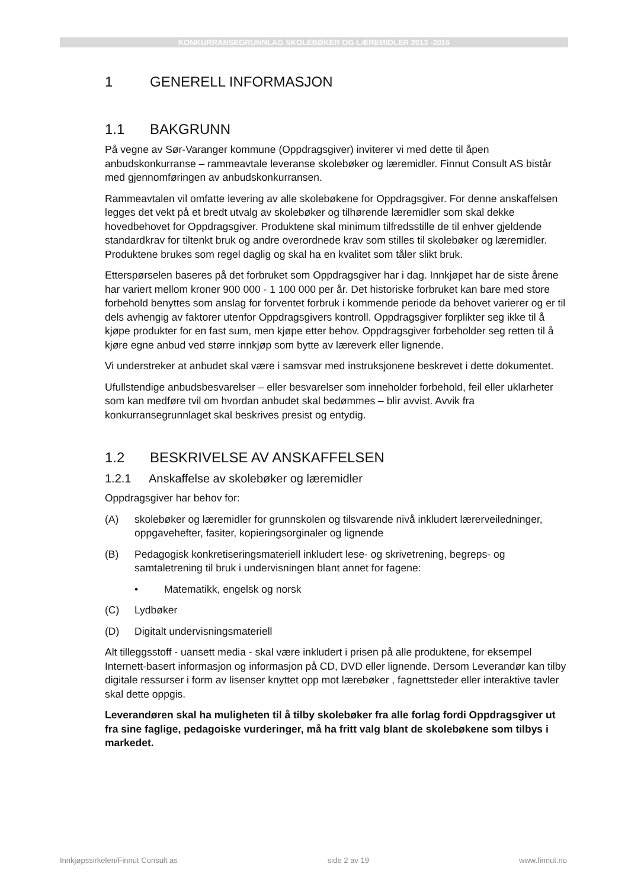KONKURRANSEGRUNNLAG SKOLEBØKER OG LÆREMIDLER 2013 -2016
1 GENERELL INFORMASJON
1.1 BAKGRUNN
På vegne av Sør-Varanger kommune (Oppdragsgiver) inviterer vi med dette til åpen anbudskonkurranse – rammeavtale leveranse skolebøker og læremidler. Finnut Consult AS bistår med gjennomføringen av anbudskonkurransen.
Rammeavtalen vil omfatte levering av alle skolebøkene for Oppdragsgiver. For denne anskaffelsen legges det vekt på et bredt utvalg av skolebøker og tilhørende læremidler som skal dekke hovedbehovet for Oppdragsgiver. Produktene skal minimum tilfredsstille de til enhver gjeldende standardkrav for tiltenkt bruk og andre overordnede krav som stilles til skolebøker og læremidler. Produktene brukes som regel daglig og skal ha en kvalitet som tåler slikt bruk.
Etterspørselen baseres på det forbruket som Oppdragsgiver har i dag. Innkjøpet har de siste årene har variert mellom kroner 900 000 - 1 100 000 per år. Det historiske forbruket kan bare med store forbehold benyttes som anslag for forventet forbruk i kommende periode da behovet varierer og er til dels avhengig av faktorer utenfor Oppdragsgivers kontroll. Oppdragsgiver forplikter seg ikke til å kjøpe produkter for en fast sum, men kjøpe etter behov. Oppdragsgiver forbeholder seg retten til å kjøre egne anbud ved større innkjøp som bytte av læreverk eller lignende.
Vi understreker at anbudet skal være i samsvar med instruksjonene beskrevet i dette dokumentet.
Ufullstendige anbudsbesvarelser – eller besvarelser som inneholder forbehold, feil eller uklarheter som kan medføre tvil om hvordan anbudet skal bedømmes – blir avvist. Avvik fra konkurransegrunnlaget skal beskrives presist og entydig.
1.2 BESKRIVELSE AV ANSKAFFELSEN
1.2.1 Anskaffelse av skolebøker og læremidler
Oppdragsgiver har behov for:
(A) skolebøker og læremidler for grunnskolen og tilsvarende nivå inkludert lærerveiledninger, oppgavehefter, fasiter, kopieringsorginaler og lignende
(B) Pedagogisk konkretiseringsmateriell inkludert lese- og skrivetrening, begreps- og samtaletrening til bruk i undervisningen blant annet for fagene:
• Matematikk, engelsk og norsk
(C) Lydbøker
(D) Digitalt undervisningsmateriell
Alt tilleggsstoff - uansett media - skal være inkludert i prisen på alle produktene, for eksempel Internett-basert informasjon og informasjon på CD, DVD eller lignende. Dersom Leverandør kan tilby digitale ressurser i form av lisenser knyttet opp mot lærebøker , fagnettsteder eller interaktive tavler skal dette oppgis.
Leverandøren skal ha muligheten til å tilby skolebøker fra alle forlag fordi Oppdragsgiver ut fra sine faglige, pedagoiske vurderinger, må ha fritt valg blant de skolebøkene som tilbys i markedet.
Innkjøpssirkelen/Finnut Consult as side 2 av 19 www.finnut.no